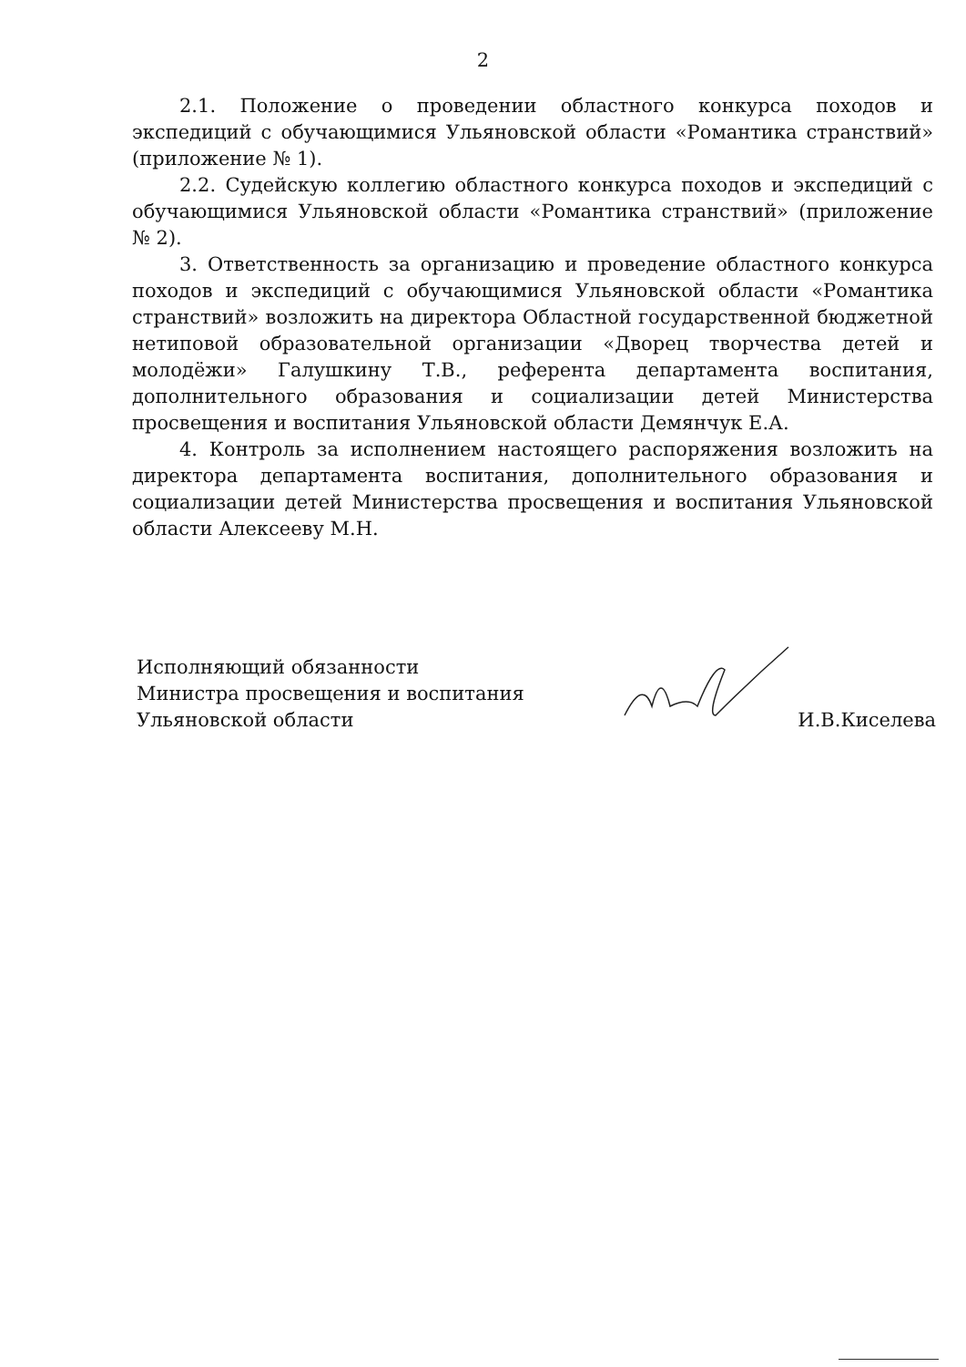2
2.1. Положение о проведении областного конкурса походов и экспедиций с обучающимися Ульяновской области «Романтика странствий» (приложение № 1).
2.2. Судейскую коллегию областного конкурса походов и экспедиций с обучающимися Ульяновской области «Романтика странствий» (приложение № 2).
3. Ответственность за организацию и проведение областного конкурса походов и экспедиций с обучающимися Ульяновской области «Романтика странствий» возложить на директора Областной государственной бюджетной нетиповой образовательной организации «Дворец творчества детей и молодёжи» Галушкину Т.В., референта департамента воспитания, дополнительного образования и социализации детей Министерства просвещения и воспитания Ульяновской области Демянчук Е.А.
4. Контроль за исполнением настоящего распоряжения возложить на директора департамента воспитания, дополнительного образования и социализации детей Министерства просвещения и воспитания Ульяновской области Алексееву М.Н.
Исполняющий обязанности
Министра просвещения и воспитания
Ульяновской области
И.В.Киселева